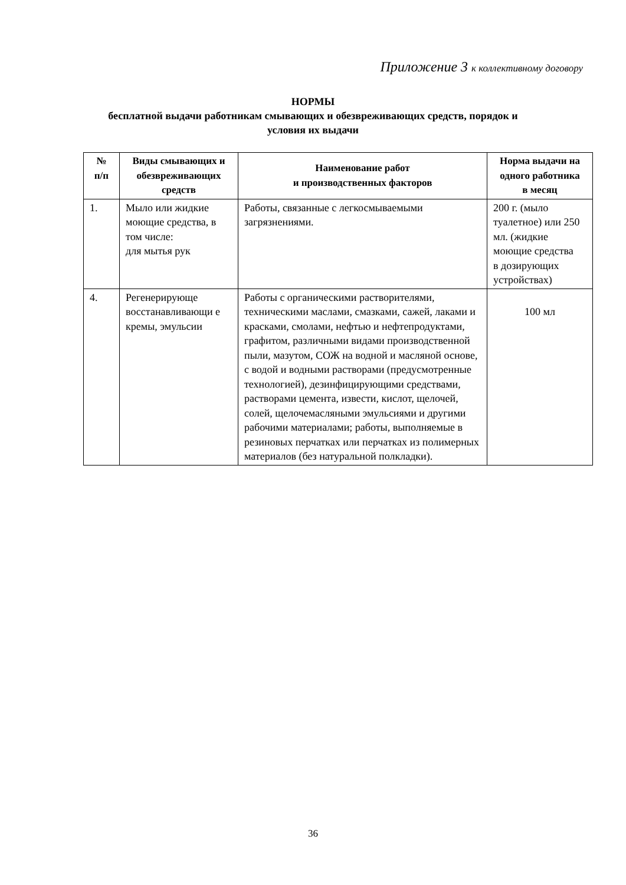Приложение 3 к коллективному договору
НОРМЫ
бесплатной выдачи работникам смывающих и обезвреживающих средств, порядок и
условия их выдачи
| № п/п | Виды смывающих и обезвреживающих средств | Наименование работ и производственных факторов | Норма выдачи на одного работника в месяц |
| --- | --- | --- | --- |
| 1. | Мыло или жидкие моющие средства, в том числе: для мытья рук | Работы, связанные с легкосмываемыми загрязнениями. | 200 г. (мыло туалетное) или 250 мл. (жидкие моющие средства в дозирующих устройствах) |
| 4. | Регенерирующе восстанавливающи е кремы, эмульсии | Работы с органическими растворителями, техническими маслами, смазками, сажей, лаками и красками, смолами, нефтью и нефтепродуктами, графитом, различными видами производственной пыли, мазутом, СОЖ на водной и масляной основе, с водой и водными растворами (предусмотренные технологией), дезинфицирующими средствами, растворами цемента, извести, кислот, щелочей, солей, щелочемасляными эмульсиями и другими рабочими материалами; работы, выполняемые в резиновых перчатках или перчатках из полимерных материалов (без натуральной полкладки). | 100 мл |
36